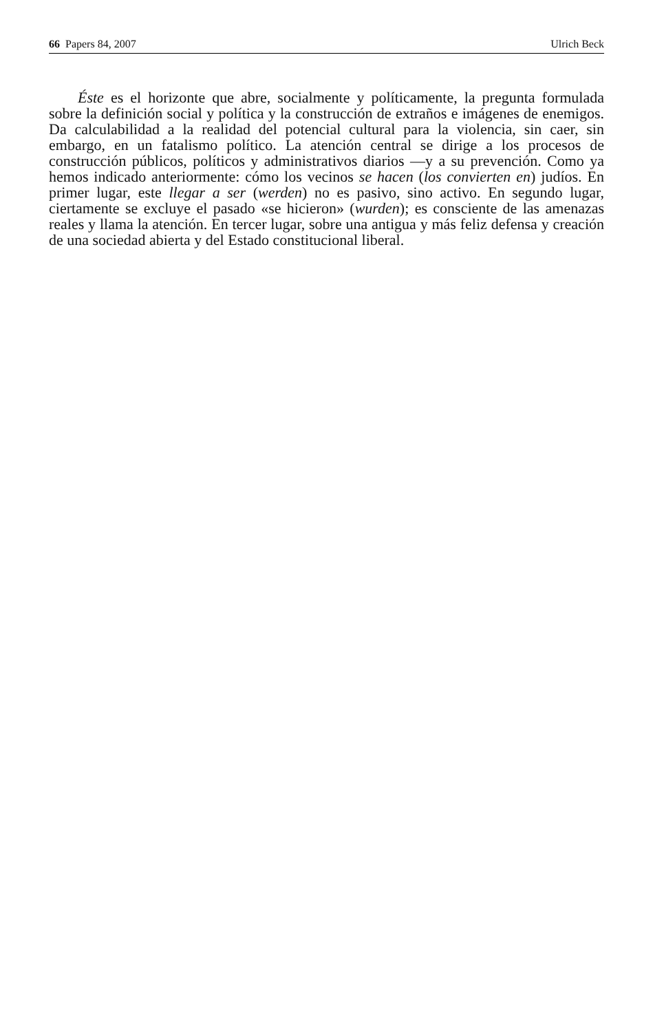66 Papers 84, 2007 Ulrich Beck
Éste es el horizonte que abre, socialmente y políticamente, la pregunta formulada sobre la definición social y política y la construcción de extraños e imágenes de enemigos. Da calculabilidad a la realidad del potencial cultural para la violencia, sin caer, sin embargo, en un fatalismo político. La atención central se dirige a los procesos de construcción públicos, políticos y administrativos diarios —y a su prevención. Como ya hemos indicado anteriormente: cómo los vecinos se hacen (los convierten en) judíos. En primer lugar, este llegar a ser (werden) no es pasivo, sino activo. En segundo lugar, ciertamente se excluye el pasado «se hicieron» (wurden); es consciente de las amenazas reales y llama la atención. En tercer lugar, sobre una antigua y más feliz defensa y creación de una sociedad abierta y del Estado constitucional liberal.